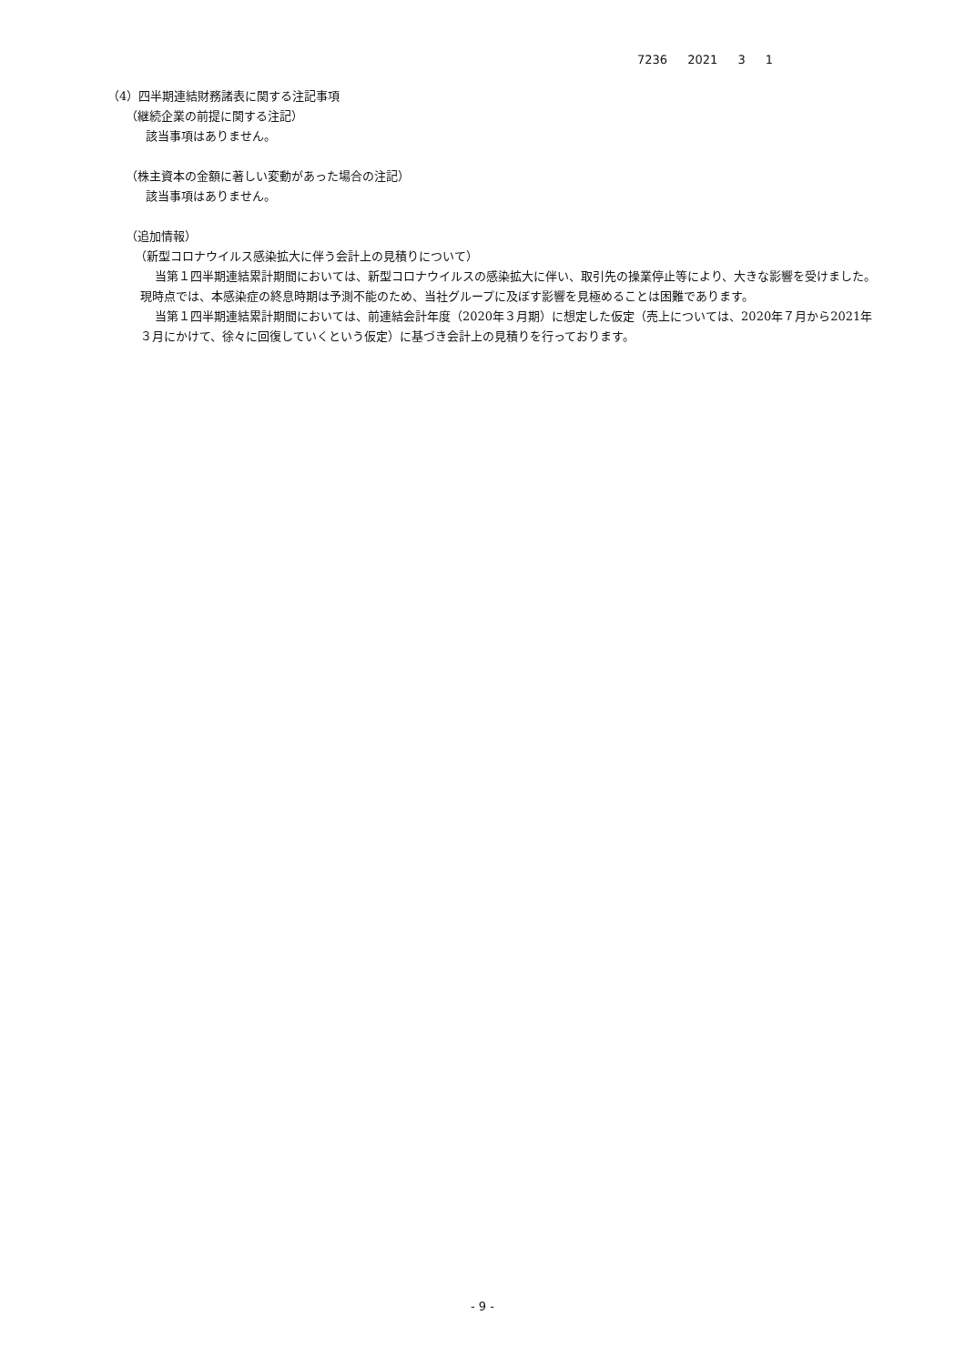7236 2021 3 1
（4）四半期連結財務諸表に関する注記事項
（継続企業の前提に関する注記）
該当事項はありません。
（株主資本の金額に著しい変動があった場合の注記）
該当事項はありません。
（追加情報）
（新型コロナウイルス感染拡大に伴う会計上の見積りについて）
当第１四半期連結累計期間においては、新型コロナウイルスの感染拡大に伴い、取引先の操業停止等により、大きな影響を受けました。現時点では、本感染症の終息時期は予測不能のため、当社グループに及ぼす影響を見極めることは困難であります。
当第１四半期連結累計期間においては、前連結会計年度（2020年３月期）に想定した仮定（売上については、2020年７月から2021年３月にかけて、徐々に回復していくという仮定）に基づき会計上の見積りを行っております。
- 9 -